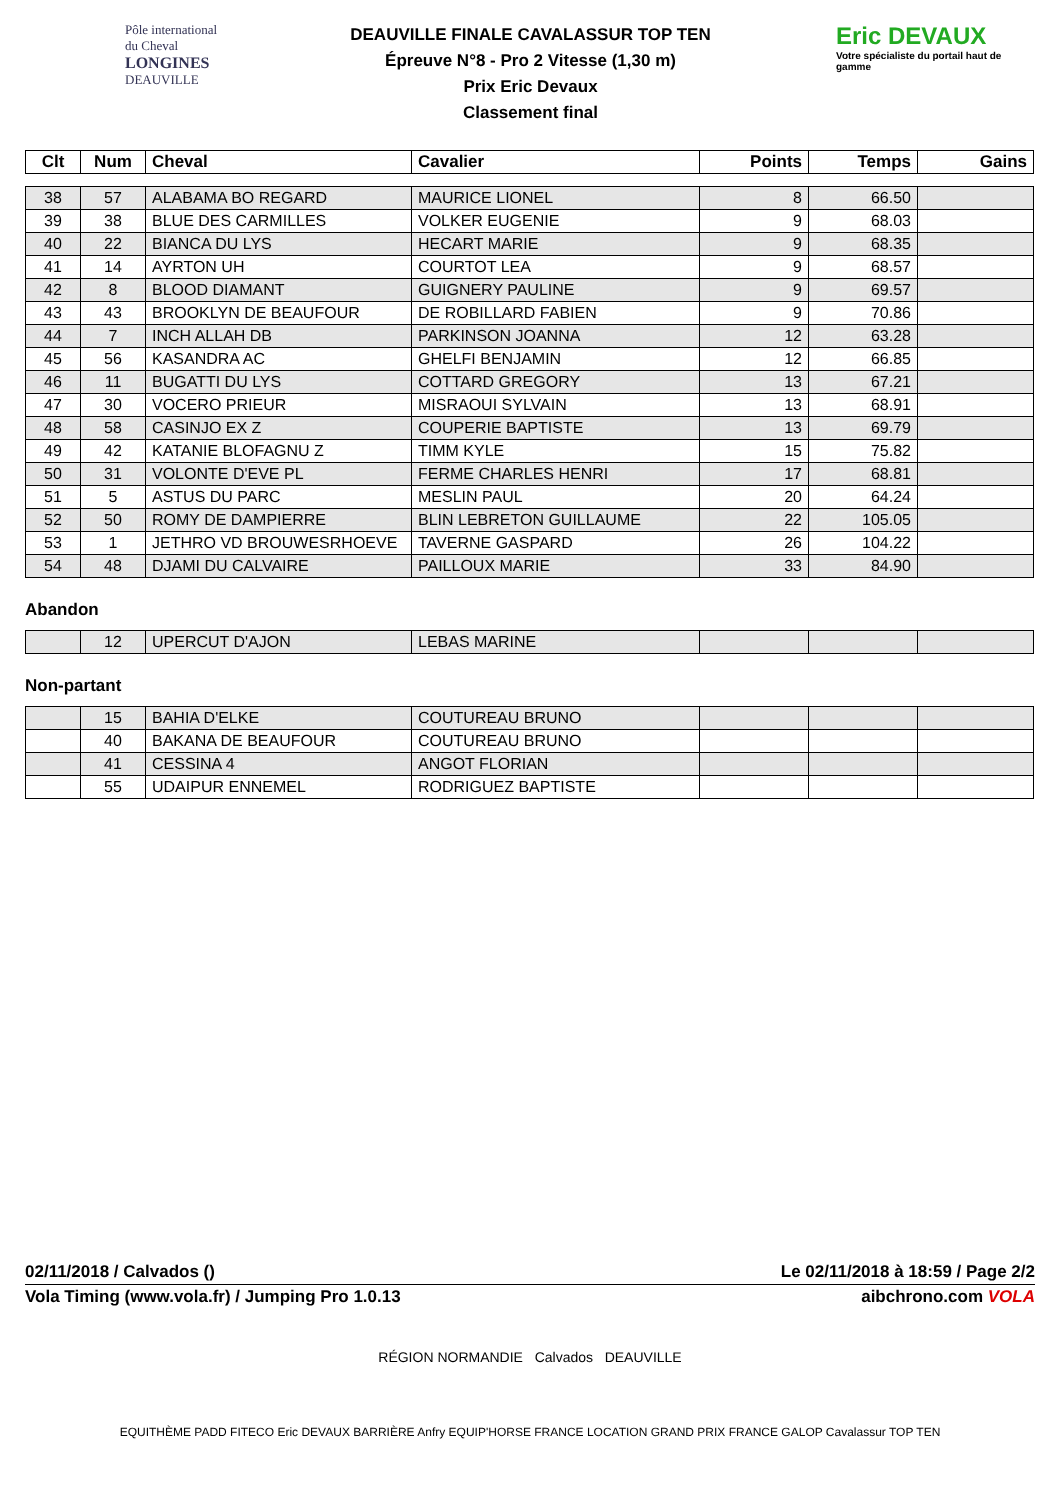Pôle international du Cheval
LONGINES
DEAUVILLE
DEAUVILLE FINALE CAVALASSUR TOP TEN
Épreuve N°8 - Pro 2 Vitesse (1,30 m)
Prix Eric Devaux
Classement final
Eric DEVAUX
Votre spécialiste du portail haut de gamme
| Clt | Num | Cheval | Cavalier | Points | Temps | Gains |
| --- | --- | --- | --- | --- | --- | --- |
| 38 | 57 | ALABAMA BO REGARD | MAURICE LIONEL | 8 | 66.50 | |
| 39 | 38 | BLUE DES CARMILLES | VOLKER EUGENIE | 9 | 68.03 | |
| 40 | 22 | BIANCA DU LYS | HECART MARIE | 9 | 68.35 | |
| 41 | 14 | AYRTON UH | COURTOT LEA | 9 | 68.57 | |
| 42 | 8 | BLOOD DIAMANT | GUIGNERY PAULINE | 9 | 69.57 | |
| 43 | 43 | BROOKLYN DE BEAUFOUR | DE ROBILLARD FABIEN | 9 | 70.86 | |
| 44 | 7 | INCH ALLAH DB | PARKINSON JOANNA | 12 | 63.28 | |
| 45 | 56 | KASANDRA AC | GHELFI BENJAMIN | 12 | 66.85 | |
| 46 | 11 | BUGATTI DU LYS | COTTARD GREGORY | 13 | 67.21 | |
| 47 | 30 | VOCERO PRIEUR | MISRAOUI SYLVAIN | 13 | 68.91 | |
| 48 | 58 | CASINJO EX Z | COUPERIE BAPTISTE | 13 | 69.79 | |
| 49 | 42 | KATANIE BLOFAGNU Z | TIMM KYLE | 15 | 75.82 | |
| 50 | 31 | VOLONTE D'EVE PL | FERME CHARLES HENRI | 17 | 68.81 | |
| 51 | 5 | ASTUS DU PARC | MESLIN PAUL | 20 | 64.24 | |
| 52 | 50 | ROMY DE DAMPIERRE | BLIN LEBRETON GUILLAUME | 22 | 105.05 | |
| 53 | 1 | JETHRO VD BROUWESRHOEVE | TAVERNE GASPARD | 26 | 104.22 | |
| 54 | 48 | DJAMI DU CALVAIRE | PAILLOUX MARIE | 33 | 84.90 | |
Abandon
| | 12 | UPERCUT D'AJON | LEBAS MARINE | | | |
Non-partant
| | 15 | BAHIA D'ELKE | COUTUREAU BRUNO | | | |
| | 40 | BAKANA DE BEAUFOUR | COUTUREAU BRUNO | | | |
| | 41 | CESSINA 4 | ANGOT FLORIAN | | | |
| | 55 | UDAIPUR ENNEMEL | RODRIGUEZ BAPTISTE | | | |
02/11/2018 / Calvados () Le 02/11/2018 à 18:59 / Page 2/2
Vola Timing (www.vola.fr) / Jumping Pro 1.0.13 aibchrono.com VOLA
RÉGION NORMANDIE Calvados DEAUVILLE
EQUITHÈME PADD FITECO Eric DEVAUX BARRIÈRE Anfry EQUIP'HORSE FRANCE LOCATION GRAND PRIX FRANCE GALOP Cavalassur TOP TEN